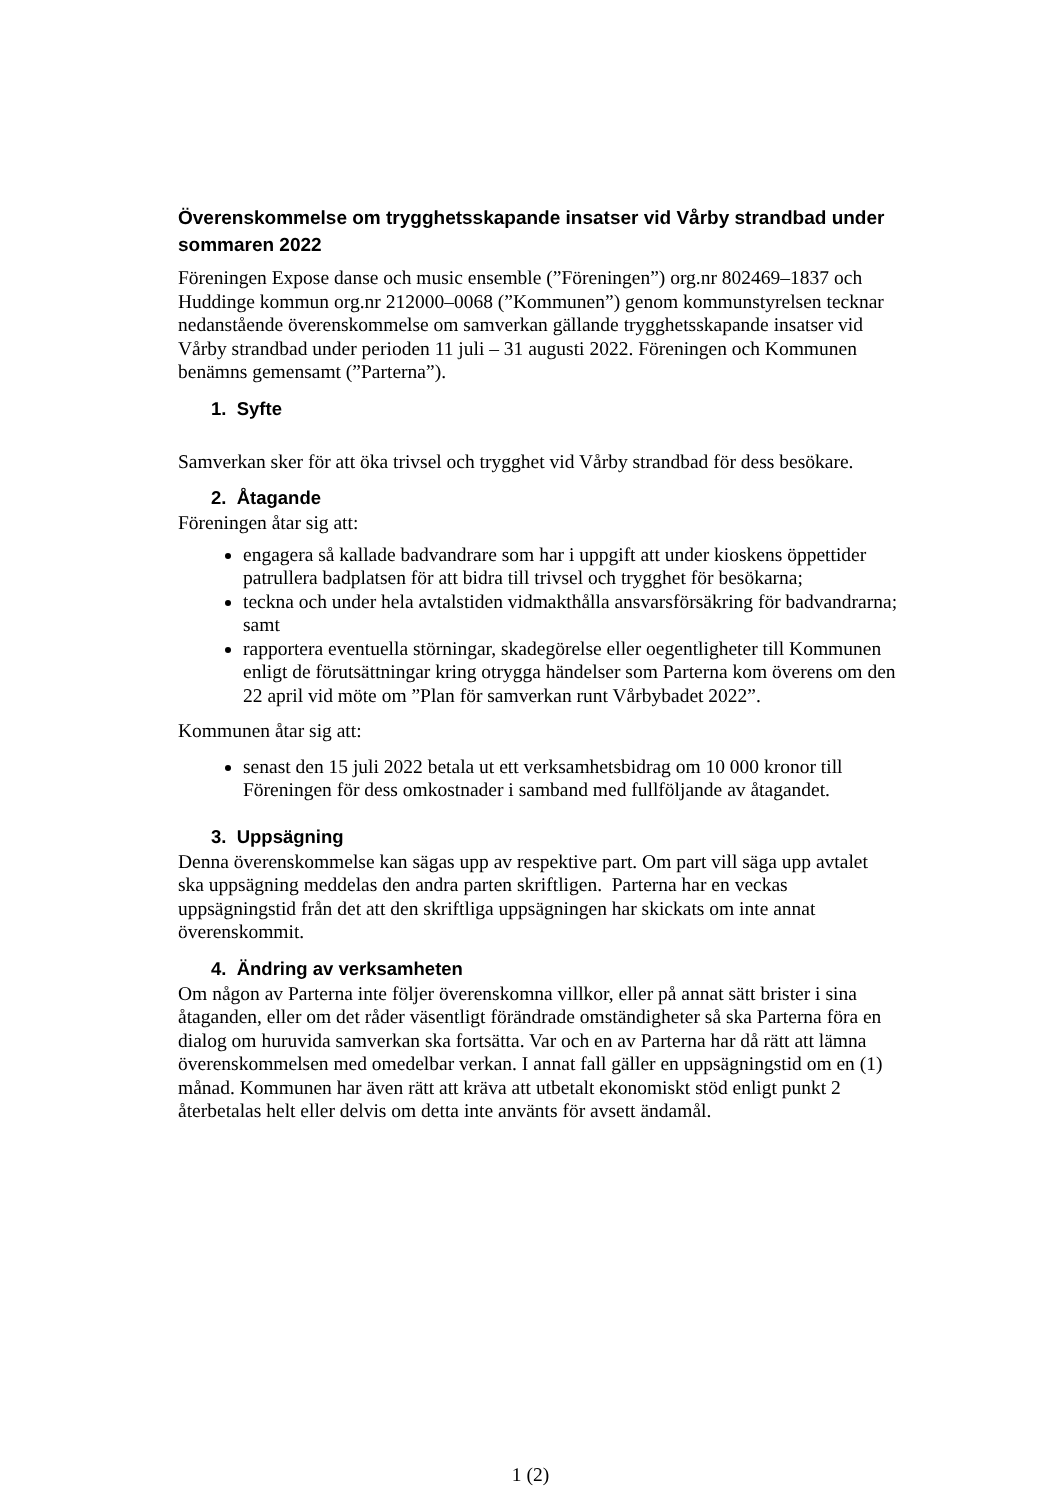Överenskommelse om trygghetsskapande insatser vid Vårby strandbad under sommaren 2022
Föreningen Expose danse och music ensemble (”Föreningen”) org.nr 802469–1837 och Huddinge kommun org.nr 212000–0068 (”Kommunen”) genom kommunstyrelsen tecknar nedanstående överenskommelse om samverkan gällande trygghetsskapande insatser vid Vårby strandbad under perioden 11 juli – 31 augusti 2022. Föreningen och Kommunen benämns gemensamt (”Parterna”).
1. Syfte
Samverkan sker för att öka trivsel och trygghet vid Vårby strandbad för dess besökare.
2. Åtagande
Föreningen åtar sig att:
engagera så kallade badvandrare som har i uppgift att under kioskens öppettider patrullera badplatsen för att bidra till trivsel och trygghet för besökarna;
teckna och under hela avtalstiden vidmakthålla ansvarsförsäkring för badvandrarna; samt
rapportera eventuella störningar, skadegörelse eller oegentligheter till Kommunen enligt de förutsättningar kring otrygga händelser som Parterna kom överens om den 22 april vid möte om ”Plan för samverkan runt Vårbybadet 2022”.
Kommunen åtar sig att:
senast den 15 juli 2022 betala ut ett verksamhetsbidrag om 10 000 kronor till Föreningen för dess omkostnader i samband med fullföljande av åtagandet.
3. Uppsägning
Denna överenskommelse kan sägas upp av respektive part. Om part vill säga upp avtalet ska uppsägning meddelas den andra parten skriftligen. Parterna har en veckas uppsägningstid från det att den skriftliga uppsägningen har skickats om inte annat överenskommit.
4. Ändring av verksamheten
Om någon av Parterna inte följer överenskomna villkor, eller på annat sätt brister i sina åtaganden, eller om det råder väsentligt förändrade omständigheter så ska Parterna föra en dialog om huruvida samverkan ska fortsätta. Var och en av Parterna har då rätt att lämna överenskommelsen med omedelbar verkan. I annat fall gäller en uppsägningstid om en (1) månad. Kommunen har även rätt att kräva att utbetalt ekonomiskt stöd enligt punkt 2 återbetalas helt eller delvis om detta inte använts för avsett ändamål.
1 (2)